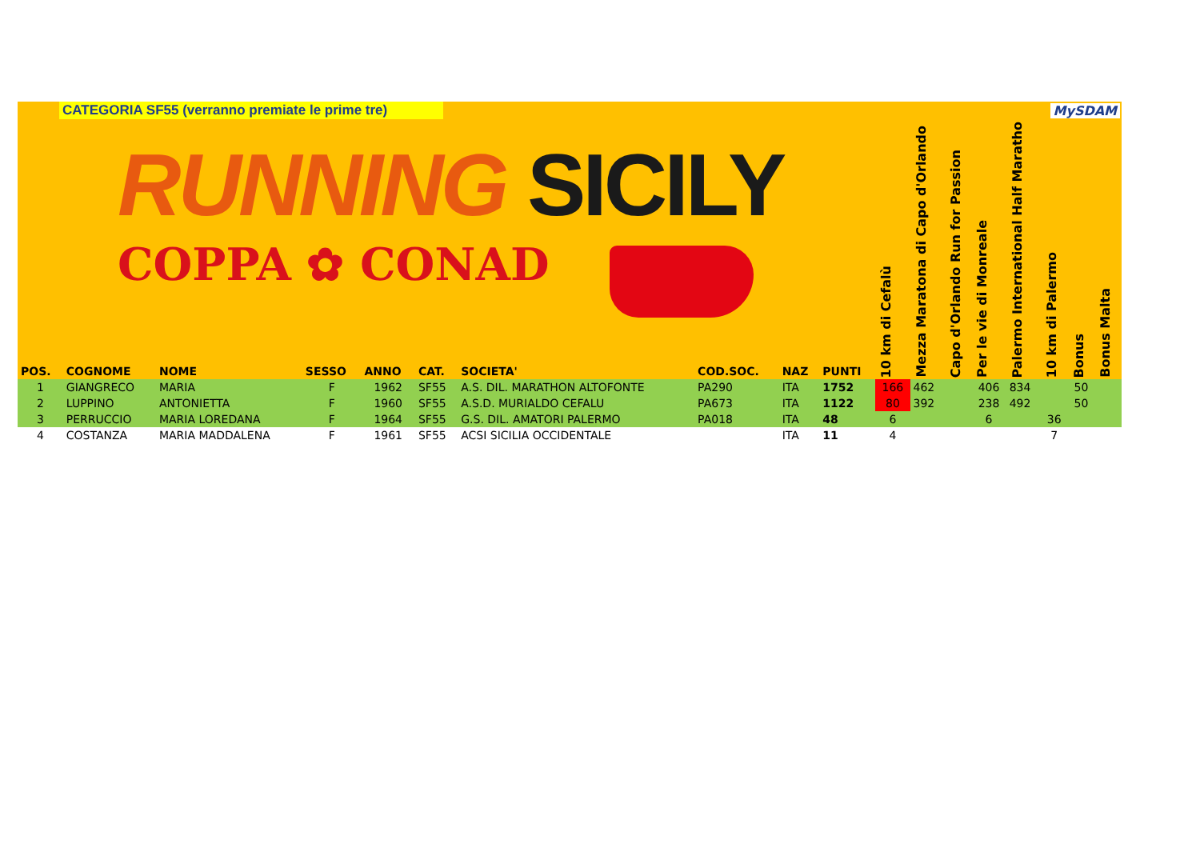CATEGORIA SF55 (verranno premiate le prime tre)
RUNNING SICILY
COPPA ✿ CONAD
MySDAM
| POS. | COGNOME | NOME | SESSO | ANNO | CAT. | SOCIETA' | COD.SOC. | NAZ | PUNTI | 10 km di Cefalù | Mezza Maratona di Capo d'Orlando | Capo d'Orlando Run for Passion | Per le vie di Monreale | Palermo International Half Maratho | 10 km di Palermo | Bonus | Bonus Malta |
| --- | --- | --- | --- | --- | --- | --- | --- | --- | --- | --- | --- | --- | --- | --- | --- | --- | --- |
| 1 | GIANGRECO | MARIA | F | 1962 | SF55 | A.S. DIL. MARATHON ALTOFONTE | PA290 | ITA | 1752 | 166 | 462 | | 406 | 834 | | 50 | |
| 2 | LUPPINO | ANTONIETTA | F | 1960 | SF55 | A.S.D. MURIALDO CEFALU | PA673 | ITA | 1122 | 80 | 392 | | 238 | 492 | | 50 | |
| 3 | PERRUCCIO | MARIA LOREDANA | F | 1964 | SF55 | G.S. DIL. AMATORI PALERMO | PA018 | ITA | 48 | 6 | | | 6 | | 36 | | |
| 4 | COSTANZA | MARIA MADDALENA | F | 1961 | SF55 | ACSI SICILIA OCCIDENTALE | | ITA | 11 | 4 | | | | | 7 | | |